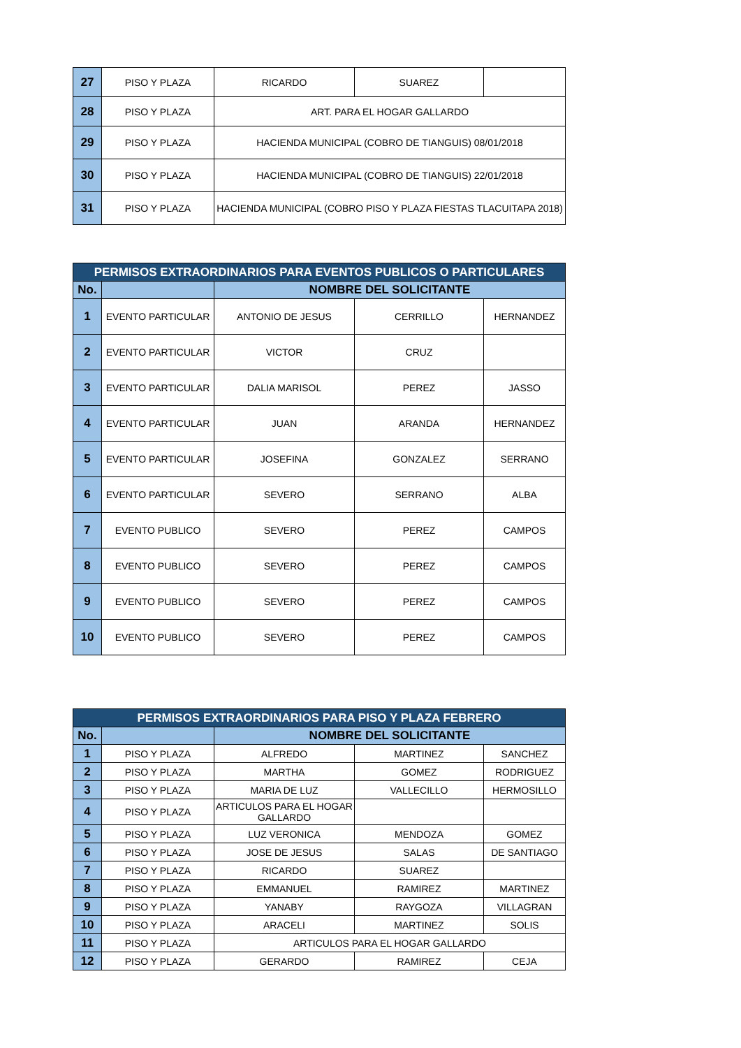| 27 | PISO Y PLAZA | RICARDO | SUAREZ | |
| 28 | PISO Y PLAZA | ART. PARA EL HOGAR GALLARDO | | |
| 29 | PISO Y PLAZA | HACIENDA MUNICIPAL (COBRO DE TIANGUIS) 08/01/2018 | | |
| 30 | PISO Y PLAZA | HACIENDA MUNICIPAL (COBRO DE TIANGUIS) 22/01/2018 | | |
| 31 | PISO Y PLAZA | HACIENDA MUNICIPAL (COBRO PISO Y PLAZA FIESTAS TLACUITAPA 2018) | | |
| PERMISOS EXTRAORDINARIOS PARA EVENTOS PUBLICOS O PARTICULARES | | | | |
| --- | --- | --- | --- | --- |
| No. | | NOMBRE DEL SOLICITANTE | | |
| 1 | EVENTO PARTICULAR | ANTONIO DE JESUS | CERRILLO | HERNANDEZ |
| 2 | EVENTO PARTICULAR | VICTOR | CRUZ | |
| 3 | EVENTO PARTICULAR | DALIA MARISOL | PEREZ | JASSO |
| 4 | EVENTO PARTICULAR | JUAN | ARANDA | HERNANDEZ |
| 5 | EVENTO PARTICULAR | JOSEFINA | GONZALEZ | SERRANO |
| 6 | EVENTO PARTICULAR | SEVERO | SERRANO | ALBA |
| 7 | EVENTO PUBLICO | SEVERO | PEREZ | CAMPOS |
| 8 | EVENTO PUBLICO | SEVERO | PEREZ | CAMPOS |
| 9 | EVENTO PUBLICO | SEVERO | PEREZ | CAMPOS |
| 10 | EVENTO PUBLICO | SEVERO | PEREZ | CAMPOS |
| PERMISOS EXTRAORDINARIOS PARA PISO Y PLAZA FEBRERO | | | | |
| --- | --- | --- | --- | --- |
| No. | | NOMBRE DEL SOLICITANTE | | |
| 1 | PISO Y PLAZA | ALFREDO | MARTINEZ | SANCHEZ |
| 2 | PISO Y PLAZA | MARTHA | GOMEZ | RODRIGUEZ |
| 3 | PISO Y PLAZA | MARIA DE LUZ | VALLECILLO | HERMOSILLO |
| 4 | PISO Y PLAZA | ARTICULOS PARA EL HOGAR GALLARDO | | |
| 5 | PISO Y PLAZA | LUZ VERONICA | MENDOZA | GOMEZ |
| 6 | PISO Y PLAZA | JOSE DE JESUS | SALAS | DE SANTIAGO |
| 7 | PISO Y PLAZA | RICARDO | SUAREZ | |
| 8 | PISO Y PLAZA | EMMANUEL | RAMIREZ | MARTINEZ |
| 9 | PISO Y PLAZA | YANABY | RAYGOZA | VILLAGRAN |
| 10 | PISO Y PLAZA | ARACELI | MARTINEZ | SOLIS |
| 11 | PISO Y PLAZA | ARTICULOS PARA EL HOGAR GALLARDO | | |
| 12 | PISO Y PLAZA | GERARDO | RAMIREZ | CEJA |